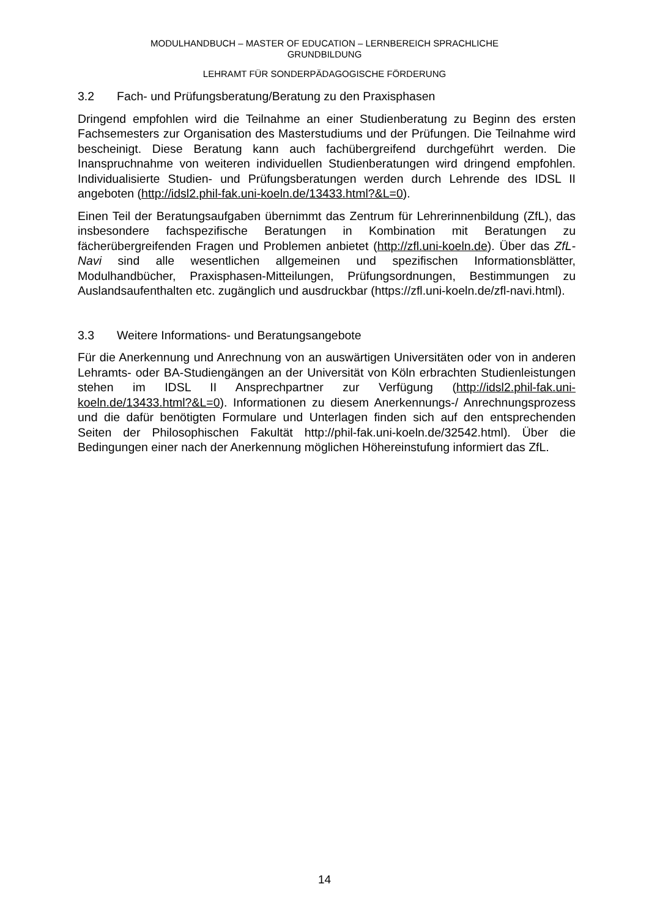MODULHANDBUCH – MASTER OF EDUCATION – LERNBEREICH SPRACHLICHE
GRUNDBILDUNG
LEHRAMT FÜR SONDERPÄDAGOGISCHE FÖRDERUNG
3.2 Fach- und Prüfungsberatung/Beratung zu den Praxisphasen
Dringend empfohlen wird die Teilnahme an einer Studienberatung zu Beginn des ersten Fachsemesters zur Organisation des Masterstudiums und der Prüfungen. Die Teilnahme wird bescheinigt. Diese Beratung kann auch fachübergreifend durchgeführt werden. Die Inanspruchnahme von weiteren individuellen Studienberatungen wird dringend empfohlen. Individualisierte Studien- und Prüfungsberatungen werden durch Lehrende des IDSL II angeboten (http://idsl2.phil-fak.uni-koeln.de/13433.html?&L=0).
Einen Teil der Beratungsaufgaben übernimmt das Zentrum für Lehrerinnenbildung (ZfL), das insbesondere fachspezifische Beratungen in Kombination mit Beratungen zu fächerübergreifenden Fragen und Problemen anbietet (http://zfl.uni-koeln.de). Über das ZfL-Navi sind alle wesentlichen allgemeinen und spezifischen Informationsblätter, Modulhandbücher, Praxisphasen-Mitteilungen, Prüfungsordnungen, Bestimmungen zu Auslandsaufenthalten etc. zugänglich und ausdruckbar (https://zfl.uni-koeln.de/zfl-navi.html).
3.3 Weitere Informations- und Beratungsangebote
Für die Anerkennung und Anrechnung von an auswärtigen Universitäten oder von in anderen Lehramts- oder BA-Studiengängen an der Universität von Köln erbrachten Studienleistungen stehen im IDSL II Ansprechpartner zur Verfügung (http://idsl2.phil-fak.uni-koeln.de/13433.html?&L=0). Informationen zu diesem Anerkennungs-/ Anrechnungsprozess und die dafür benötigten Formulare und Unterlagen finden sich auf den entsprechenden Seiten der Philosophischen Fakultät http://phil-fak.uni-koeln.de/32542.html). Über die Bedingungen einer nach der Anerkennung möglichen Höhereinstufung informiert das ZfL.
14